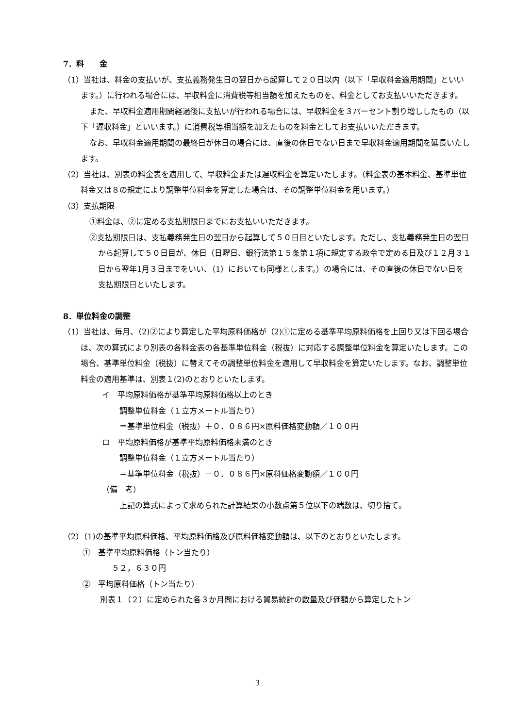7．料　　金
（1）当社は、料金の支払いが、支払義務発生日の翌日から起算して２０日以内（以下「早収料金適用期間」といいます。）に行われる場合には、早収料金に消費税等相当額を加えたものを、料金としてお支払いいただきます。
また、早収料金適用期間経過後に支払いが行われる場合には、早収料金を３パーセント割り増ししたもの（以下「遅収料金」といいます。）に消費税等相当額を加えたものを料金としてお支払いいただきます。
なお、早収料金適用期間の最終日が休日の場合には、直後の休日でない日まで早収料金適用期間を延長いたします。
（2）当社は、別表の料金表を適用して、早収料金または遅収料金を算定いたします。（料金表の基本料金、基準単位料金又は８の規定により調整単位料金を算定した場合は、その調整単位料金を用います。）
（3）支払期限
①料金は、②に定める支払期限日までにお支払いいただきます。
②支払期限日は、支払義務発生日の翌日から起算して５０日目といたします。ただし、支払義務発生日の翌日から起算して５０日目が、休日（日曜日、銀行法第１５条第１項に規定する政令で定める日及び１２月３１日から翌年1月３日までをいい、（1）においても同様とします。）の場合には、その直後の休日でない日を支払期限日といたします。
8．単位料金の調整
（1）当社は、毎月、（2)②により算定した平均原料価格が（2)①に定める基準平均原料価格を上回り又は下回る場合は、次の算式により別表の各料金表の各基準単位料金（税抜）に対応する調整単位料金を算定いたします。この場合、基準単位料金（税抜）に替えてその調整単位料金を適用して早収料金を算定いたします。なお、調整単位料金の適用基準は、別表１(2)のとおりといたします。
イ　平均原料価格が基準平均原料価格以上のとき
調整単位料金（１立方メートル当たり）
＝基準単位料金（税抜）＋０．０８６円×原料価格変動額／１００円
ロ　平均原料価格が基準平均原料価格未満のとき
調整単位料金（１立方メートル当たり）
＝基準単位料金（税抜）－０．０８６円×原料価格変動額／１００円
（備　考）
上記の算式によって求められた計算結果の小数点第５位以下の端数は、切り捨て。
（2）（1)の基準平均原料価格、平均原料価格及び原料価格変動額は、以下のとおりといたします。
①　基準平均原料価格（トン当たり）
５２，６３０円
②　平均原料価格（トン当たり）
別表１（２）に定められた各３か月間における貿易統計の数量及び価額から算定したトン
3